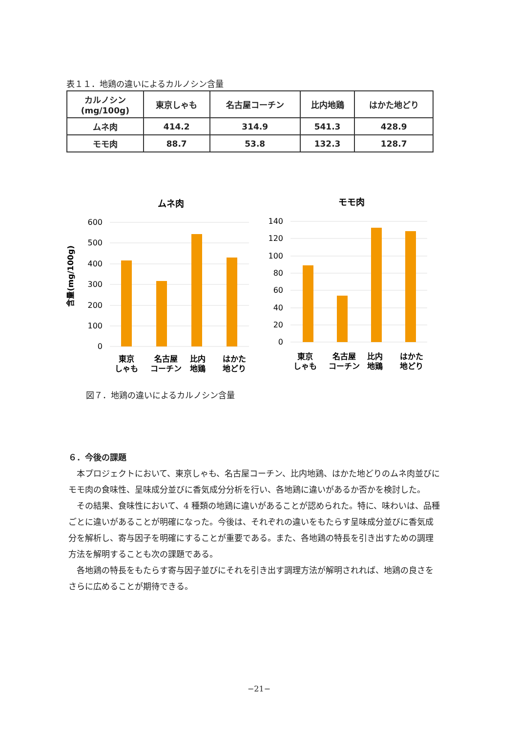表１１．地鶏の違いによるカルノシン含量
| カルノシン (mg/100g) | 東京しゃも | 名古屋コーチン | 比内地鶏 | はかた地どり |
| --- | --- | --- | --- | --- |
| ムネ肉 | 414.2 | 314.9 | 541.3 | 428.9 |
| モモ肉 | 88.7 | 53.8 | 132.3 | 128.7 |
含量(mg/100g)
ムネ肉
600
500
400
300
200
100
0
東京
しゃも
名古屋
コーチン
比内
地鶏
はかた
地どり
モモ肉
140
120
100
80
60
40
20
0
東京
しゃも
名古屋
コーチン
比内
地鶏
はかた
地どり
図７．地鶏の違いによるカルノシン含量
６．今後の課題
本プロジェクトにおいて、東京しゃも、名古屋コーチン、比内地鶏、はかた地どりのムネ肉並びにモモ肉の食味性、呈味成分並びに香気成分分析を行い、各地鶏に違いがあるか否かを検討した。
その結果、食味性において、4 種類の地鶏に違いがあることが認められた。特に、味わいは、品種ごとに違いがあることが明確になった。今後は、それぞれの違いをもたらす呈味成分並びに香気成分を解析し、寄与因子を明確にすることが重要である。また、各地鶏の特長を引き出すための調理方法を解明することも次の課題である。
各地鶏の特長をもたらす寄与因子並びにそれを引き出す調理方法が解明されれば、地鶏の良さをさらに広めることが期待できる。
−21−